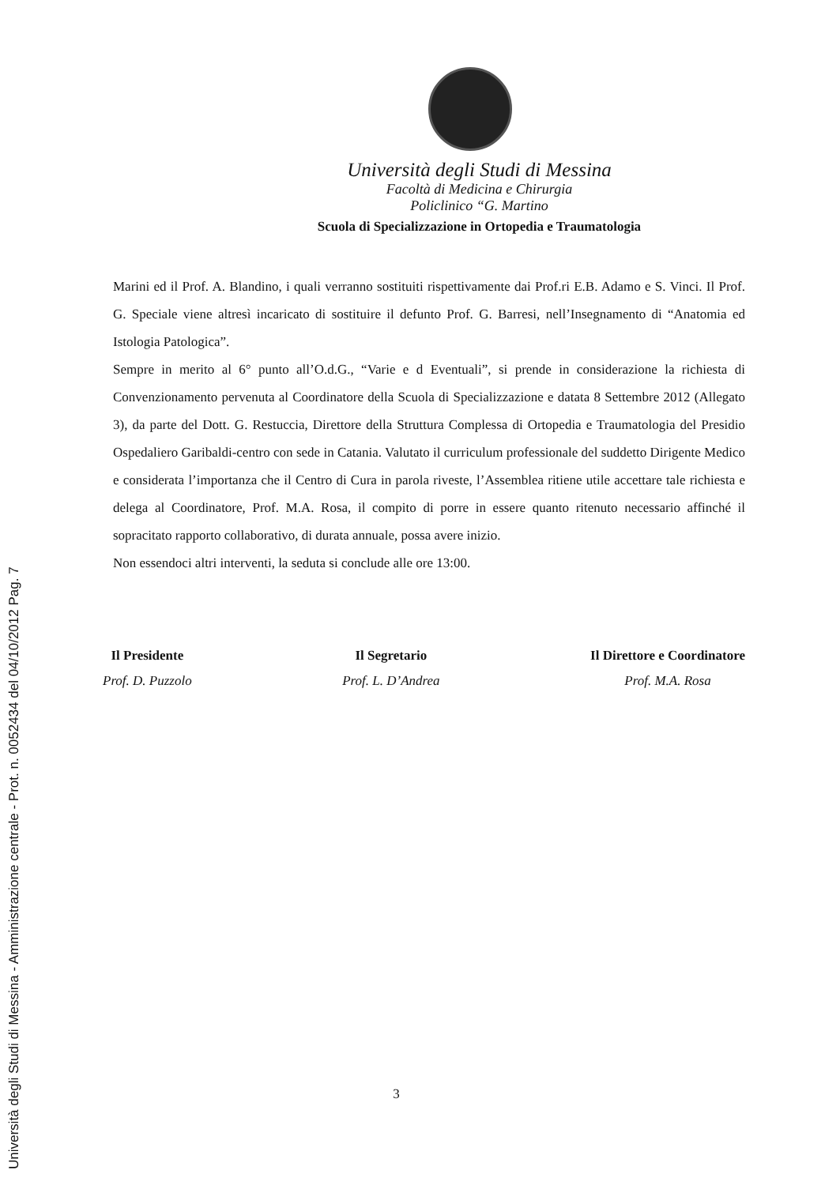Università degli Studi di Messina
Facoltà di Medicina e Chirurgia
Policlinico “G. Martino
Scuola di Specializzazione in Ortopedia e Traumatologia
Marini ed il Prof. A. Blandino, i quali verranno sostituiti rispettivamente dai Prof.ri E.B. Adamo e S. Vinci. Il Prof. G. Speciale viene altresì incaricato di sostituire il defunto Prof. G. Barresi, nell’Insegnamento di “Anatomia ed Istologia Patologica”.
Sempre in merito al 6° punto all’O.d.G., “Varie e d Eventuali”, si prende in considerazione la richiesta di Convenzionamento pervenuta al Coordinatore della Scuola di Specializzazione e datata 8 Settembre 2012 (Allegato 3), da parte del Dott. G. Restuccia, Direttore della Struttura Complessa di Ortopedia e Traumatologia del Presidio Ospedaliero Garibaldi-centro con sede in Catania. Valutato il curriculum professionale del suddetto Dirigente Medico e considerata l’importanza che il Centro di Cura in parola riveste, l’Assemblea ritiene utile accettare tale richiesta e delega al Coordinatore, Prof. M.A. Rosa, il compito di porre in essere quanto ritenuto necessario affinché il sopracitato rapporto collaborativo, di durata annuale, possa avere inizio.
Non essendoci altri interventi, la seduta si conclude alle ore 13:00.
Il Presidente
Prof. D. Puzzolo
Il Segretario
Prof. L. D’Andrea
Il Direttore e Coordinatore
Prof. M.A. Rosa
3
Università degli Studi di Messina - Amministrazione centrale - Prot. n. 0052434 del 04/10/2012 Pag. 7